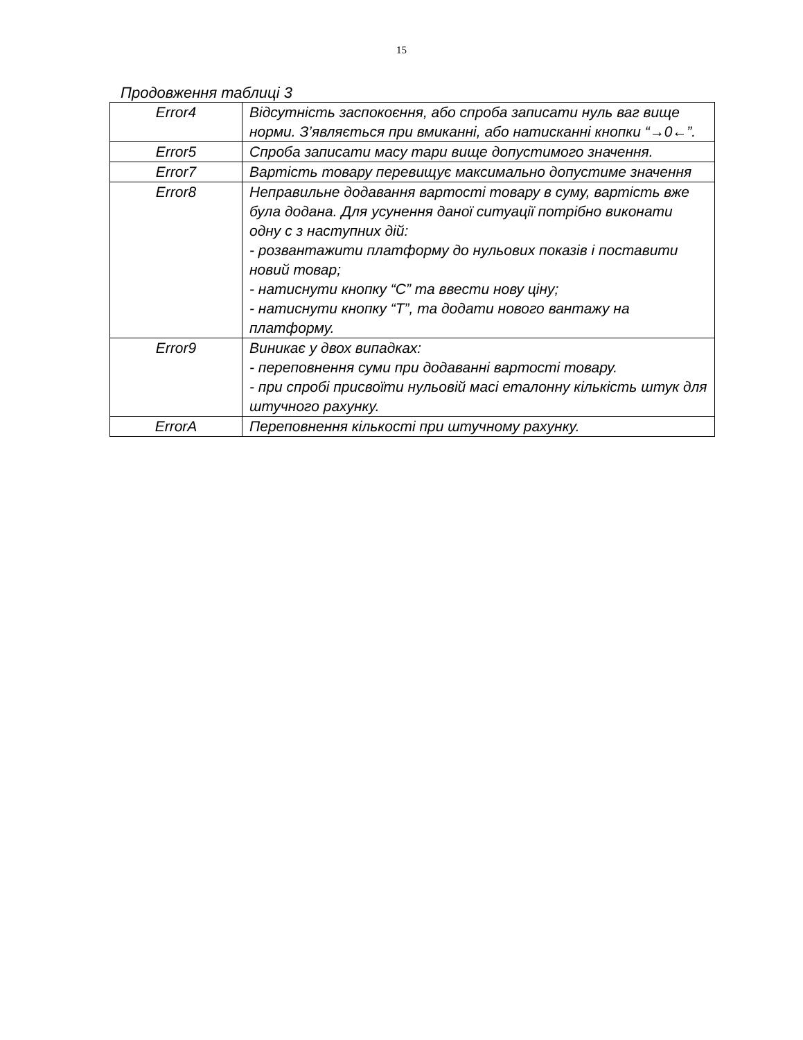15
Продовження таблиці 3
| Error4 | Відсутність заспокоєння, або спроба записати нуль ваг вище норми. З’являється при вмиканні, або натисканні кнопки “→0←”. |
| Error5 | Спроба записати масу тари вище допустимого значення. |
| Error7 | Вартість товару перевищує максимально допустиме значення |
| Error8 | Неправильне додавання вартості товару в суму, вартість вже була додана. Для усунення даної ситуації потрібно виконати одну с з наступних дій: - розвантажити платформу до нульових показів і поставити новий товар; - натиснути кнопку “С” та ввести нову ціну; - натиснути кнопку “Т”, та додати нового вантажу на платформу. |
| Error9 | Виникає у двох випадках: - переповнення суми при додаванні вартості товару. - при спробі присвоїти нульовій масі еталонну кількість штук для штучного рахунку. |
| ErrorA | Переповнення кількості при штучному рахунку. |